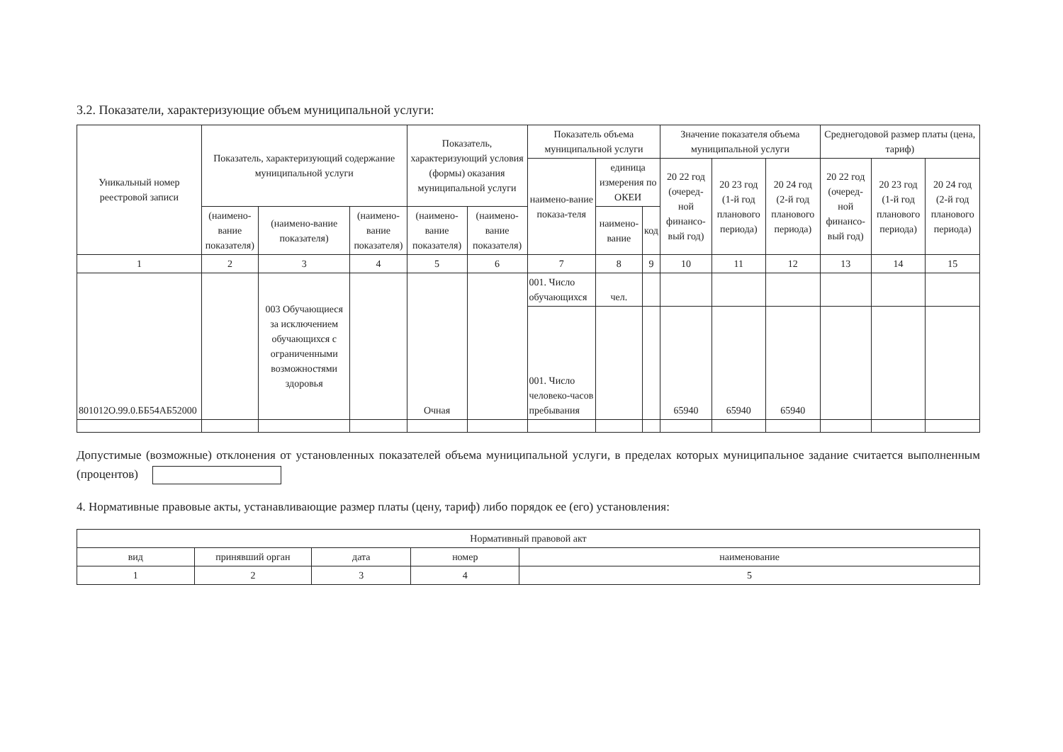3.2. Показатели, характеризующие объем муниципальной услуги:
| Уникальный номер реестровой записи | Показатель, характеризующий содержание муниципальной услуги | | | Показатель, характеризующий условия (формы) оказания муниципальной услуги | | Показатель объема муниципальной услуги | | | Значение показателя объема муниципальной услуги | | | Среднегодовой размер платы (цена, тариф) | | |
| --- | --- | --- | --- | --- | --- | --- | --- | --- | --- | --- | --- | --- | --- | --- |
| | | | | | | наимено-вание показа-теля | единица измерения по ОКЕИ | | 20 22 год (очеред-ной финансо-вый год) | 20 23 год (1-й год планового периода) | 20 24 год (2-й год планового периода) | 20 22 год (очеред-ной финансо-вый год) | 20 23 год (1-й год планового периода) | 20 24 год (2-й год планового периода) |
| | (наимено-вание показателя) | (наимено-вание показателя) | (наимено-вание показателя) | (наимено-вание показателя) | (наимено-вание показателя) | | наимено-вание | код | | | | | | |
| 1 | 2 | 3 | 4 | 5 | 6 | 7 | 8 | 9 | 10 | 11 | 12 | 13 | 14 | 15 |
| 801012О.99.0.ББ54АБ52000 | | 003 Обучающиеся за исключением обучающихся с ограниченными возможностями здоровья | | Очная | | 001. Число обучающихся | чел. | | | | | | | |
| | | | | | | 001. Число человеко-часов пребывания | | | 65940 | 65940 | 65940 | | | |
Допустимые (возможные) отклонения от установленных показателей объема муниципальной услуги, в пределах которых муниципальное задание считается выполненным (процентов)
4. Нормативные правовые акты, устанавливающие размер платы (цену, тариф) либо порядок ее (его) установления:
| Нормативный правовой акт | | | | |
| --- | --- | --- | --- | --- |
| вид | принявший орган | дата | номер | наименование |
| 1 | 2 | 3 | 4 | 5 |